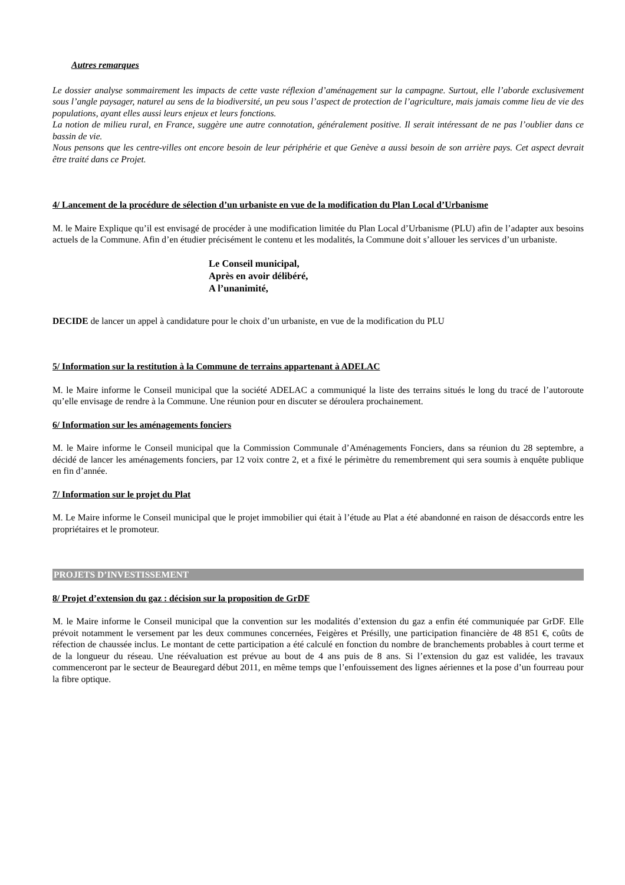Autres remarques
Le dossier analyse sommairement les impacts de cette vaste réflexion d’aménagement sur la campagne. Surtout, elle l’aborde exclusivement sous l’angle paysager, naturel au sens de la biodiversité, un peu sous l’aspect de protection de l’agriculture, mais jamais comme lieu de vie des populations, ayant elles aussi leurs enjeux et leurs fonctions.
La notion de milieu rural, en France, suggère une autre connotation, généralement positive. Il serait intéressant de ne pas l’oublier dans ce bassin de vie.
Nous pensons que les centre-villes ont encore besoin de leur périphérie et que Genève a aussi besoin de son arrière pays. Cet aspect devrait être traité dans ce Projet.
4/ Lancement de la procédure de sélection d’un urbaniste en vue de la modification du Plan Local d’Urbanisme
M. le Maire Explique qu’il est envisagé de procéder à une modification limitée du Plan Local d’Urbanisme (PLU) afin de l’adapter aux besoins actuels de la Commune. Afin d’en étudier précisément le contenu et les modalités, la Commune doit s’allouer les services d’un urbaniste.
Le Conseil municipal,
Après en avoir délibéré,
A l’unanimité,
DECIDE de lancer un appel à candidature pour le choix d’un urbaniste, en vue de la modification du PLU
5/ Information sur la restitution à la Commune de terrains appartenant à ADELAC
M. le Maire informe le Conseil municipal que la société ADELAC a communiqué la liste des terrains situés le long du tracé de l’autoroute qu’elle envisage de rendre à la Commune. Une réunion pour en discuter se déroulera prochainement.
6/ Information sur les aménagements fonciers
M. le Maire informe le Conseil municipal que la Commission Communale d’Aménagements Fonciers, dans sa réunion du 28 septembre, a décidé de lancer les aménagements fonciers, par 12 voix contre 2, et a fixé le périmètre du remembrement qui sera soumis à enquête publique en fin d’année.
7/ Information sur le projet du Plat
M. Le Maire informe le Conseil municipal que le projet immobilier qui était à l’étude au Plat a été abandonné en raison de désaccords entre les propriétaires et le promoteur.
PROJETS D’INVESTISSEMENT
8/ Projet d’extension du gaz : décision sur la proposition de GrDF
M. le Maire informe le Conseil municipal que la convention sur les modalités d’extension du gaz a enfin été communiquée par GrDF. Elle prévoit notamment le versement par les deux communes concernées, Feigères et Présilly, une participation financière de 48 851 €, coûts de réfection de chaussée inclus. Le montant de cette participation a été calculé en fonction du nombre de branchements probables à court terme et de la longueur du réseau. Une réévaluation est prévue au bout de 4 ans puis de 8 ans. Si l’extension du gaz est validée, les travaux commenceront par le secteur de Beauregard début 2011, en même temps que l’enfouissement des lignes aériennes et la pose d’un fourreau pour la fibre optique.